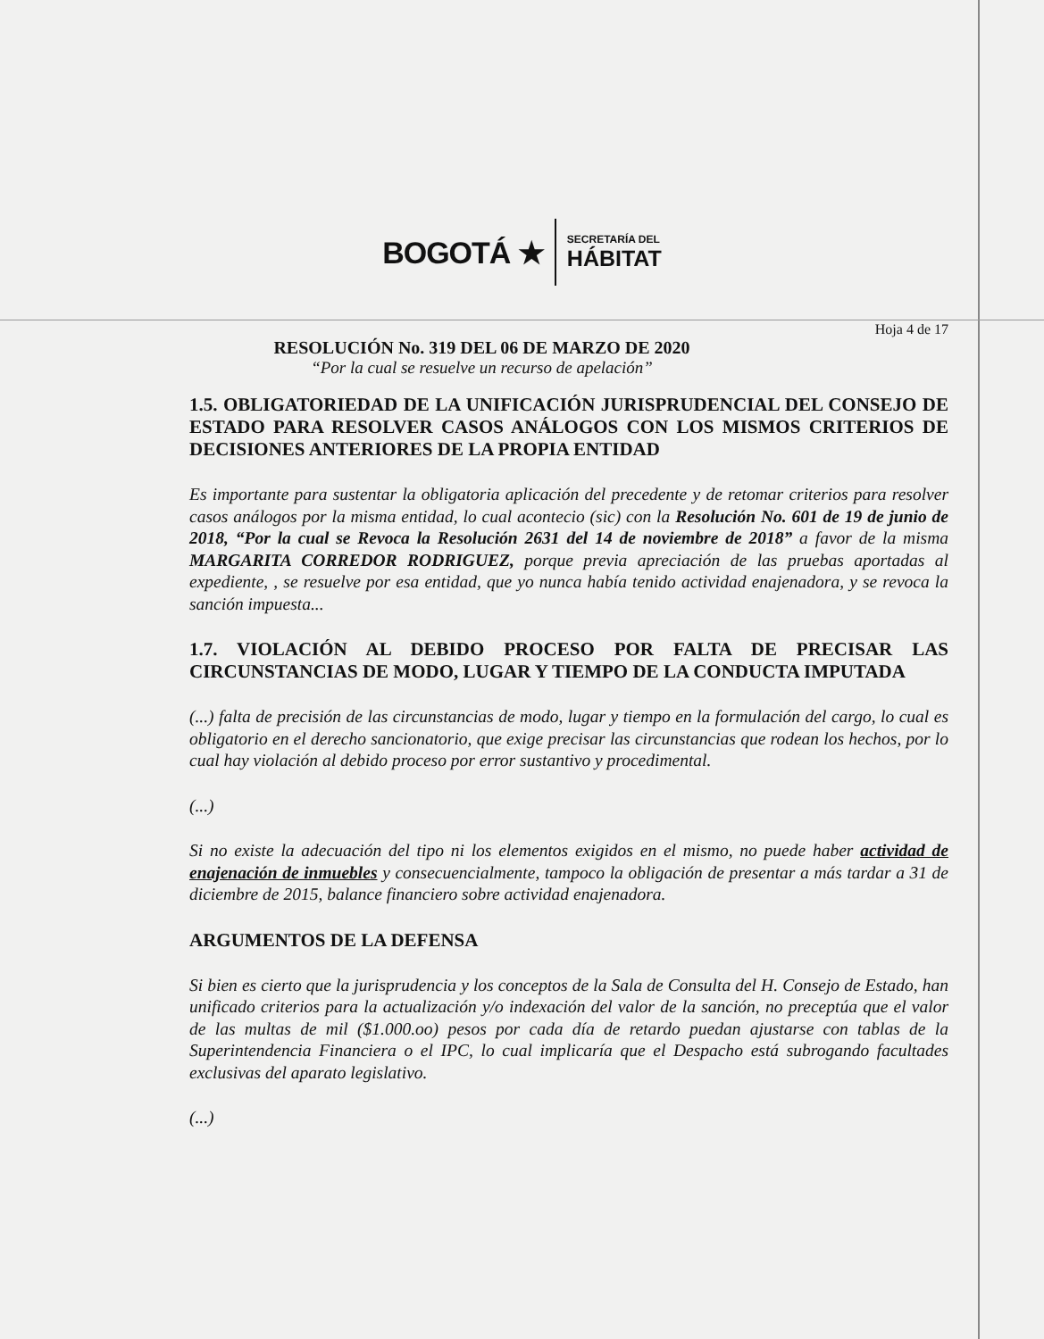BOGOTÁ ★
SECRETARÍA DEL
HÁBITAT
Hoja 4 de 17
RESOLUCIÓN No. 319 DEL 06 DE MARZO DE 2020
“Por la cual se resuelve un recurso de apelación”
1.5. OBLIGATORIEDAD DE LA UNIFICACIÓN JURISPRUDENCIAL DEL CONSEJO DE ESTADO PARA RESOLVER CASOS ANÁLOGOS CON LOS MISMOS CRITERIOS DE DECISIONES ANTERIORES DE LA PROPIA ENTIDAD
Es importante para sustentar la obligatoria aplicación del precedente y de retomar criterios para resolver casos análogos por la misma entidad, lo cual acontecio (sic) con la Resolución No. 601 de 19 de junio de 2018, “Por la cual se Revoca la Resolución 2631 del 14 de noviembre de 2018” a favor de la misma MARGARITA CORREDOR RODRIGUEZ, porque previa apreciación de las pruebas aportadas al expediente, , se resuelve por esa entidad, que yo nunca había tenido actividad enajenadora, y se revoca la sanción impuesta...
1.7. VIOLACIÓN AL DEBIDO PROCESO POR FALTA DE PRECISAR LAS CIRCUNSTANCIAS DE MODO, LUGAR Y TIEMPO DE LA CONDUCTA IMPUTADA
(...) falta de precisión de las circunstancias de modo, lugar y tiempo en la formulación del cargo, lo cual es obligatorio en el derecho sancionatorio, que exige precisar las circunstancias que rodean los hechos, por lo cual hay violación al debido proceso por error sustantivo y procedimental.
(...)
Si no existe la adecuación del tipo ni los elementos exigidos en el mismo, no puede haber actividad de enajenación de inmuebles y consecuencialmente, tampoco la obligación de presentar a más tardar a 31 de diciembre de 2015, balance financiero sobre actividad enajenadora.
ARGUMENTOS DE LA DEFENSA
Si bien es cierto que la jurisprudencia y los conceptos de la Sala de Consulta del H. Consejo de Estado, han unificado criterios para la actualización y/o indexación del valor de la sanción, no preceptúa que el valor de las multas de mil ($1.000.oo) pesos por cada día de retardo puedan ajustarse con tablas de la Superintendencia Financiera o el IPC, lo cual implicaría que el Despacho está subrogando facultades exclusivas del aparato legislativo.
(...)